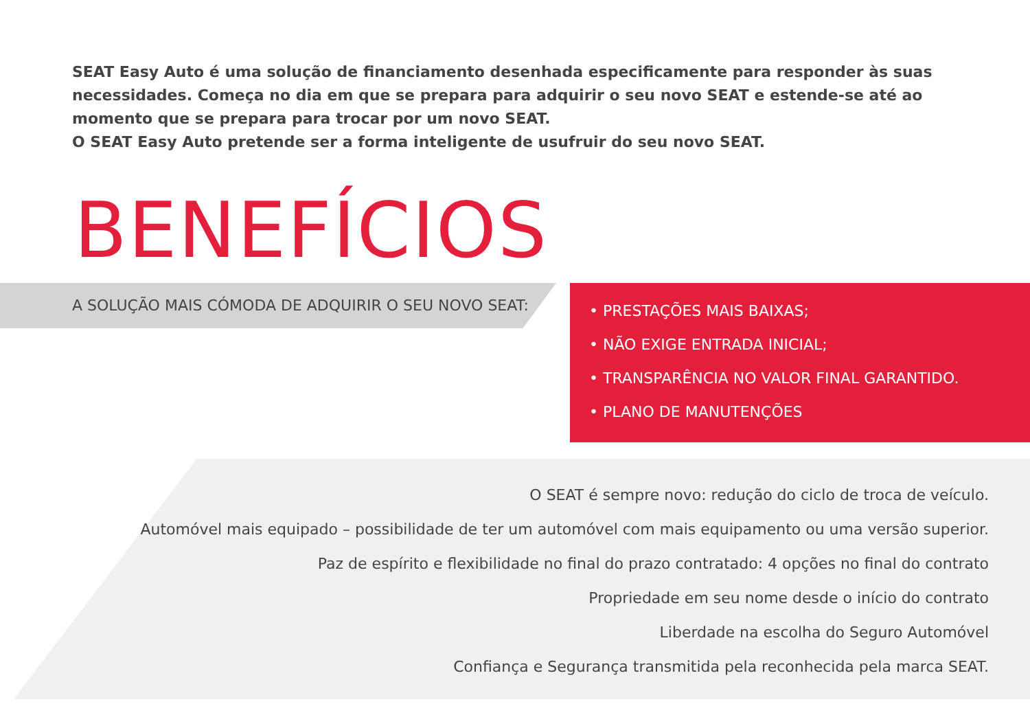SEAT Easy Auto é uma solução de financiamento desenhada especificamente para responder às suas necessidades. Começa no dia em que se prepara para adquirir o seu novo SEAT e estende-se até ao momento que se prepara para trocar por um novo SEAT.
O SEAT Easy Auto pretende ser a forma inteligente de usufruir do seu novo SEAT.
BENEFÍCIOS
A SOLUÇÃO MAIS CÓMODA DE ADQUIRIR O SEU NOVO SEAT:
• PRESTAÇÕES MAIS BAIXAS;
• NÃO EXIGE ENTRADA INICIAL;
• TRANSPARÊNCIA NO VALOR FINAL GARANTIDO.
• PLANO DE MANUTENÇÕES
O SEAT é sempre novo: redução do ciclo de troca de veículo.
Automóvel mais equipado – possibilidade de ter um automóvel com mais equipamento ou uma versão superior.
Paz de espírito e flexibilidade no final do prazo contratado: 4 opções no final do contrato
Propriedade em seu nome desde o início do contrato
Liberdade na escolha do Seguro Automóvel
Confiança e Segurança transmitida pela reconhecida pela marca SEAT.